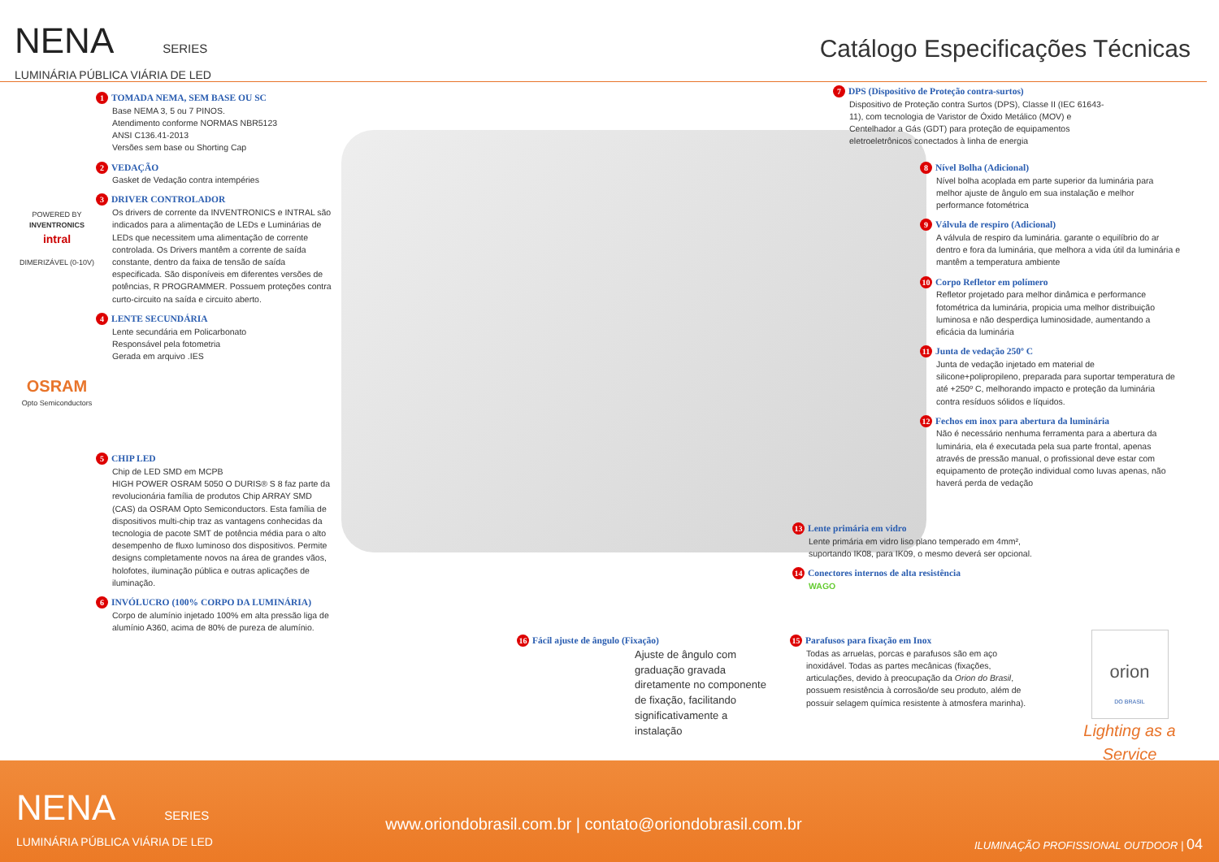NENA SERIES
LUMINÁRIA PÚBLICA VIÁRIA DE LED
Catálogo Especificações Técnicas
1 TOMADA NEMA, SEM BASE OU SC
Base NEMA 3, 5 ou 7 PINOS.
Atendimento conforme NORMAS NBR5123
ANSI C136.41-2013
Versões sem base ou Shorting Cap
2 VEDAÇÃO
Gasket de Vedação contra intempéries
3 DRIVER CONTROLADOR
Os drivers de corrente da INVENTRONICS e INTRAL são indicados para a alimentação de LEDs e Luminárias de LEDs que necessitem uma alimentação de corrente controlada. Os Drivers mantêm a corrente de saída constante, dentro da faixa de tensão de saída especificada. São disponíveis em diferentes versões de potências, R PROGRAMMER. Possuem proteções contra curto-circuito na saída e circuito aberto.
4 LENTE SECUNDÁRIA
Lente secundária em Policarbonato
Responsável pela fotometria
Gerada em arquivo .IES
5 CHIP LED
Chip de LED SMD em MCPB
HIGH POWER OSRAM 5050 O DURIS® S 8 faz parte da revolucionária família de produtos Chip ARRAY SMD (CAS) da OSRAM Opto Semiconductors. Esta família de dispositivos multi-chip traz as vantagens conhecidas da tecnologia de pacote SMT de potência média para o alto desempenho de fluxo luminoso dos dispositivos. Permite designs completamente novos na área de grandes vãos, holofotes, iluminação pública e outras aplicações de iluminação.
6 INVÓLUCRO (100% CORPO DA LUMINÁRIA)
Corpo de alumínio injetado 100% em alta pressão liga de alumínio A360, acima de 80% de pureza de alumínio.
POWERED BY
INVENTRONICS
intral
DIMERIZÁVEL (0-10V)
OSRAM
Opto Semiconductors
7 DPS (Dispositivo de Proteção contra-surtos)
Dispositivo de Proteção contra Surtos (DPS), Classe II (IEC 61643-11), com tecnologia de Varistor de Óxido Metálico (MOV) e Centelhador a Gás (GDT) para proteção de equipamentos eletroeletrônicos conectados à linha de energia
8 Nível Bolha (Adicional)
Nível bolha acoplada em parte superior da luminária para melhor ajuste de ângulo em sua instalação e melhor performance fotométrica
9 Válvula de respiro (Adicional)
A válvula de respiro da luminária. garante o equilíbrio do ar dentro e fora da luminária, que melhora a vida útil da luminária e mantêm a temperatura ambiente
10 Corpo Refletor em polímero
Refletor projetado para melhor dinâmica e performance fotométrica da luminária, propicia uma melhor distribuição luminosa e não desperdiça luminosidade, aumentando a eficácia da luminária
11 Junta de vedação 250º C
Junta de vedação injetado em material de silicone+polipropileno, preparada para suportar temperatura de até +250º C, melhorando impacto e proteção da luminária contra resíduos sólidos e líquidos.
12 Fechos em inox para abertura da luminária
Não é necessário nenhuma ferramenta para a abertura da luminária, ela é executada pela sua parte frontal, apenas através de pressão manual, o profissional deve estar com equipamento de proteção individual como luvas apenas, não haverá perda de vedação
13 Lente primária em vidro
Lente primária em vidro liso plano temperado em 4mm², suportando IK08, para IK09, o mesmo deverá ser opcional.
14 Conectores internos de alta resistência
WAGO
16 Fácil ajuste de ângulo (Fixação)
Ajuste de ângulo com graduação gravada diretamente no componente de fixação, facilitando significativamente a instalação
15 Parafusos para fixação em Inox
Todas as arruelas, porcas e parafusos são em aço inoxidável. Todas as partes mecânicas (fixações, articulações, devido à preocupação da Orion do Brasil, possuem resistência à corrosão/de seu produto, além de possuir selagem química resistente à atmosfera marinha).
orion
DO BRASIL
Lighting as a Service
NENA SERIES
LUMINÁRIA PÚBLICA VIÁRIA DE LED
www.oriondobrasil.com.br | contato@oriondobrasil.com.br
ILUMINAÇÃO PROFISSIONAL OUTDOOR | 04